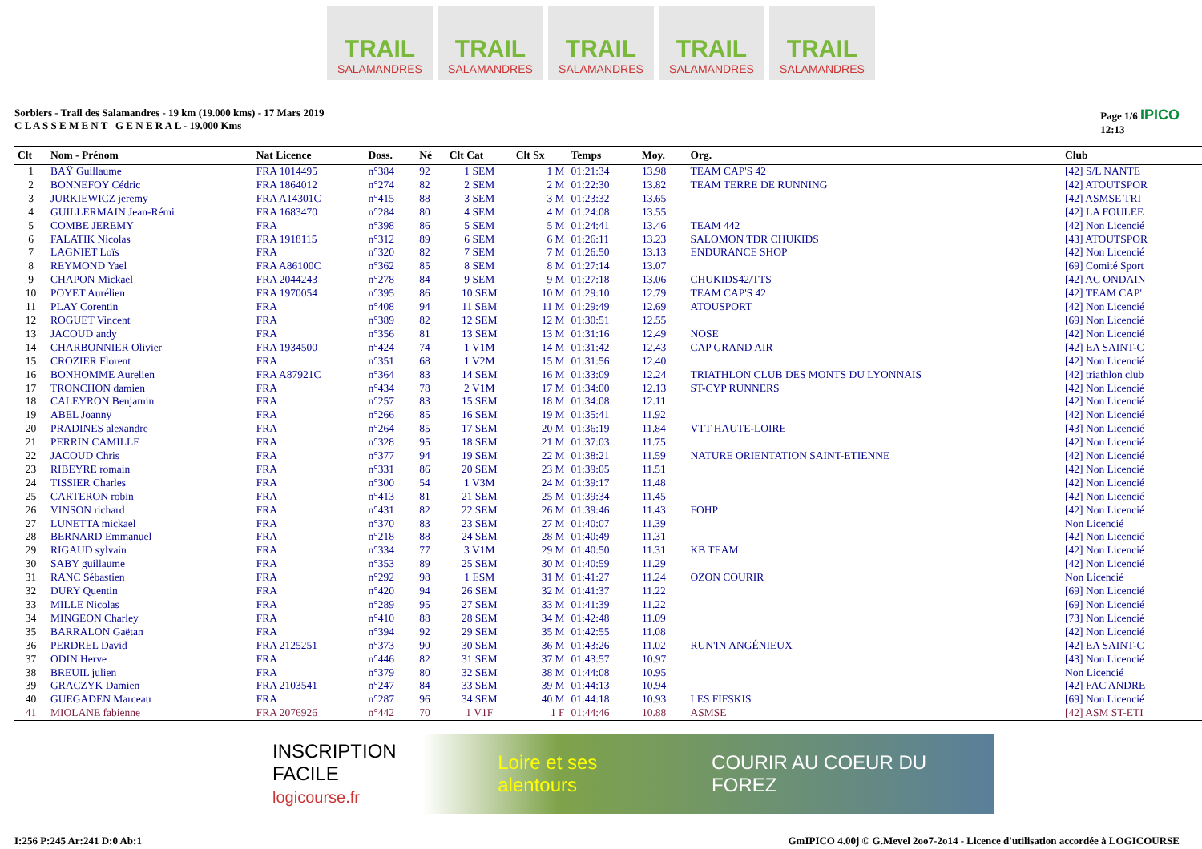TRAIL
SALAMANDRES
TRAIL
SALAMANDRES
TRAIL
SALAMANDRES
TRAIL
SALAMANDRES
TRAIL
SALAMANDRES
Sorbiers - Trail des Salamandres - 19 km (19.000 kms) - 17 Mars 2019
C L A S S E M E N T G E N E R A L - 19.000 Kms
Page 1/6 IPICO
12:13
| Clt | Nom - Prénom | Nat Licence | Doss. | Né | Clt Cat | Clt Sx | Temps | Moy. | Org. | Club |
| --- | --- | --- | --- | --- | --- | --- | --- | --- | --- | --- |
| 1 | BAŸ Guillaume | FRA 1014495 | n°384 | 92 | 1 SEM | 1 M | 01:21:34 | 13.98 | TEAM CAP'S 42 | [42] S/L NANTE |
| 2 | BONNEFOY Cédric | FRA 1864012 | n°274 | 82 | 2 SEM | 2 M | 01:22:30 | 13.82 | TEAM TERRE DE RUNNING | [42] ATOUTSPOR |
| 3 | JURKIEWICZ jeremy | FRA A14301C | n°415 | 88 | 3 SEM | 3 M | 01:23:32 | 13.65 | | [42] ASMSE TRI |
| 4 | GUILLERMAIN Jean-Rémi | FRA 1683470 | n°284 | 80 | 4 SEM | 4 M | 01:24:08 | 13.55 | | [42] LA FOULEE |
| 5 | COMBE JEREMY | FRA | n°398 | 86 | 5 SEM | 5 M | 01:24:41 | 13.46 | TEAM 442 | [42] Non Licencié |
| 6 | FALATIK Nicolas | FRA 1918115 | n°312 | 89 | 6 SEM | 6 M | 01:26:11 | 13.23 | SALOMON TDR CHUKIDS | [43] ATOUTSPOR |
| 7 | LAGNIET Loïs | FRA | n°320 | 82 | 7 SEM | 7 M | 01:26:50 | 13.13 | ENDURANCE SHOP | [42] Non Licencié |
| 8 | REYMOND Yael | FRA A86100C | n°362 | 85 | 8 SEM | 8 M | 01:27:14 | 13.07 | | [69] Comité Sport |
| 9 | CHAPON Mickael | FRA 2044243 | n°278 | 84 | 9 SEM | 9 M | 01:27:18 | 13.06 | CHUKIDS42/TTS | [42] AC ONDAIN |
| 10 | POYET Aurélien | FRA 1970054 | n°395 | 86 | 10 SEM | 10 M | 01:29:10 | 12.79 | TEAM CAP'S 42 | [42] TEAM CAP' |
| 11 | PLAY Corentin | FRA | n°408 | 94 | 11 SEM | 11 M | 01:29:49 | 12.69 | ATOUSPORT | [42] Non Licencié |
| 12 | ROGUET Vincent | FRA | n°389 | 82 | 12 SEM | 12 M | 01:30:51 | 12.55 | | [69] Non Licencié |
| 13 | JACOUD andy | FRA | n°356 | 81 | 13 SEM | 13 M | 01:31:16 | 12.49 | NOSE | [42] Non Licencié |
| 14 | CHARBONNIER Olivier | FRA 1934500 | n°424 | 74 | 1 V1M | 14 M | 01:31:42 | 12.43 | CAP GRAND AIR | [42] EA SAINT-C |
| 15 | CROZIER Florent | FRA | n°351 | 68 | 1 V2M | 15 M | 01:31:56 | 12.40 | | [42] Non Licencié |
| 16 | BONHOMME Aurelien | FRA A87921C | n°364 | 83 | 14 SEM | 16 M | 01:33:09 | 12.24 | TRIATHLON CLUB DES MONTS DU LYONNAIS | [42] triathlon club |
| 17 | TRONCHON damien | FRA | n°434 | 78 | 2 V1M | 17 M | 01:34:00 | 12.13 | ST-CYP RUNNERS | [42] Non Licencié |
| 18 | CALEYRON Benjamin | FRA | n°257 | 83 | 15 SEM | 18 M | 01:34:08 | 12.11 | | [42] Non Licencié |
| 19 | ABEL Joanny | FRA | n°266 | 85 | 16 SEM | 19 M | 01:35:41 | 11.92 | | [42] Non Licencié |
| 20 | PRADINES alexandre | FRA | n°264 | 85 | 17 SEM | 20 M | 01:36:19 | 11.84 | VTT HAUTE-LOIRE | [43] Non Licencié |
| 21 | PERRIN CAMILLE | FRA | n°328 | 95 | 18 SEM | 21 M | 01:37:03 | 11.75 | | [42] Non Licencié |
| 22 | JACOUD Chris | FRA | n°377 | 94 | 19 SEM | 22 M | 01:38:21 | 11.59 | NATURE ORIENTATION SAINT-ETIENNE | [42] Non Licencié |
| 23 | RIBEYRE romain | FRA | n°331 | 86 | 20 SEM | 23 M | 01:39:05 | 11.51 | | [42] Non Licencié |
| 24 | TISSIER Charles | FRA | n°300 | 54 | 1 V3M | 24 M | 01:39:17 | 11.48 | | [42] Non Licencié |
| 25 | CARTERON robin | FRA | n°413 | 81 | 21 SEM | 25 M | 01:39:34 | 11.45 | | [42] Non Licencié |
| 26 | VINSON richard | FRA | n°431 | 82 | 22 SEM | 26 M | 01:39:46 | 11.43 | FOHP | [42] Non Licencié |
| 27 | LUNETTA mickael | FRA | n°370 | 83 | 23 SEM | 27 M | 01:40:07 | 11.39 | | Non Licencié |
| 28 | BERNARD Emmanuel | FRA | n°218 | 88 | 24 SEM | 28 M | 01:40:49 | 11.31 | | [42] Non Licencié |
| 29 | RIGAUD sylvain | FRA | n°334 | 77 | 3 V1M | 29 M | 01:40:50 | 11.31 | KB TEAM | [42] Non Licencié |
| 30 | SABY guillaume | FRA | n°353 | 89 | 25 SEM | 30 M | 01:40:59 | 11.29 | | [42] Non Licencié |
| 31 | RANC Sébastien | FRA | n°292 | 98 | 1 ESM | 31 M | 01:41:27 | 11.24 | OZON COURIR | Non Licencié |
| 32 | DURY Quentin | FRA | n°420 | 94 | 26 SEM | 32 M | 01:41:37 | 11.22 | | [69] Non Licencié |
| 33 | MILLE Nicolas | FRA | n°289 | 95 | 27 SEM | 33 M | 01:41:39 | 11.22 | | [69] Non Licencié |
| 34 | MINGEON Charley | FRA | n°410 | 88 | 28 SEM | 34 M | 01:42:48 | 11.09 | | [73] Non Licencié |
| 35 | BARRALON Gaëtan | FRA | n°394 | 92 | 29 SEM | 35 M | 01:42:55 | 11.08 | | [42] Non Licencié |
| 36 | PERDREL David | FRA 2125251 | n°373 | 90 | 30 SEM | 36 M | 01:43:26 | 11.02 | RUN'IN ANGÉNIEUX | [42] EA SAINT-C |
| 37 | ODIN Herve | FRA | n°446 | 82 | 31 SEM | 37 M | 01:43:57 | 10.97 | | [43] Non Licencié |
| 38 | BREUIL julien | FRA | n°379 | 80 | 32 SEM | 38 M | 01:44:08 | 10.95 | | Non Licencié |
| 39 | GRACZYK Damien | FRA 2103541 | n°247 | 84 | 33 SEM | 39 M | 01:44:13 | 10.94 | | [42] FAC ANDRE |
| 40 | GUEGADEN Marceau | FRA | n°287 | 96 | 34 SEM | 40 M | 01:44:18 | 10.93 | LES FIFSKIS | [69] Non Licencié |
| 41 | MIOLANE fabienne | FRA 2076926 | n°442 | 70 | 1 V1F | 1 F | 01:44:46 | 10.88 | ASMSE | [42] ASM ST-ETI |
INSCRIPTION FACILE
logicourse.fr Loire et ses alentours COURIR AU COEUR DU FOREZ
I:256 P:245 Ar:241 D:0 Ab:1 GmIPICO 4.00j © G.Mevel 2oo7-2o14 - Licence d'utilisation accordée à LOGICOURSE